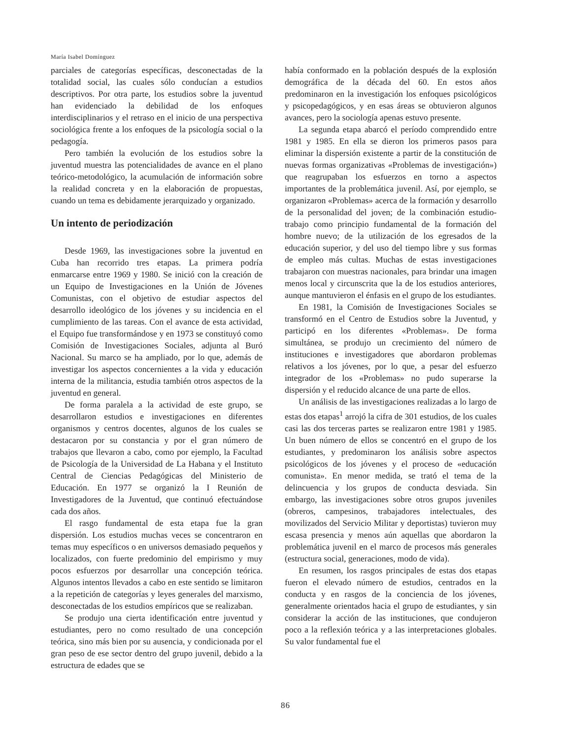María Isabel Domínguez
parciales de categorías específicas, desconectadas de la totalidad social, las cuales sólo conducían a estudios descriptivos. Por otra parte, los estudios sobre la juventud han evidenciado la debilidad de los enfoques interdisciplinarios y el retraso en el inicio de una perspectiva sociológica frente a los enfoques de la psicología social o la pedagogía.
Pero también la evolución de los estudios sobre la juventud muestra las potencialidades de avance en el plano teórico-metodológico, la acumulación de información sobre la realidad concreta y en la elaboración de propuestas, cuando un tema es debidamente jerarquizado y organizado.
Un intento de periodización
Desde 1969, las investigaciones sobre la juventud en Cuba han recorrido tres etapas. La primera podría enmarcarse entre 1969 y 1980. Se inició con la creación de un Equipo de Investigaciones en la Unión de Jóvenes Comunistas, con el objetivo de estudiar aspectos del desarrollo ideológico de los jóvenes y su incidencia en el cumplimiento de las tareas. Con el avance de esta actividad, el Equipo fue transformándose y en 1973 se constituyó como Comisión de Investigaciones Sociales, adjunta al Buró Nacional. Su marco se ha ampliado, por lo que, además de investigar los aspectos concernientes a la vida y educación interna de la militancia, estudia también otros aspectos de la juventud en general.
De forma paralela a la actividad de este grupo, se desarrollaron estudios e investigaciones en diferentes organismos y centros docentes, algunos de los cuales se destacaron por su constancia y por el gran número de trabajos que llevaron a cabo, como por ejemplo, la Facultad de Psicología de la Universidad de La Habana y el Instituto Central de Ciencias Pedagógicas del Ministerio de Educación. En 1977 se organizó la I Reunión de Investigadores de la Juventud, que continuó efectuándose cada dos años.
El rasgo fundamental de esta etapa fue la gran dispersión. Los estudios muchas veces se concentraron en temas muy específicos o en universos demasiado pequeños y localizados, con fuerte predominio del empirismo y muy pocos esfuerzos por desarrollar una concepción teórica. Algunos intentos llevados a cabo en este sentido se limitaron a la repetición de categorías y leyes generales del marxismo, desconectadas de los estudios empíricos que se realizaban.
Se produjo una cierta identificación entre juventud y estudiantes, pero no como resultado de una concepción teórica, sino más bien por su ausencia, y condicionada por el gran peso de ese sector dentro del grupo juvenil, debido a la estructura de edades que se
había conformado en la población después de la explosión demográfica de la década del 60. En estos años predominaron en la investigación los enfoques psicológicos y psicopedagógicos, y en esas áreas se obtuvieron algunos avances, pero la sociología apenas estuvo presente.
La segunda etapa abarcó el período comprendido entre 1981 y 1985. En ella se dieron los primeros pasos para eliminar la dispersión existente a partir de la constitución de nuevas formas organizativas «Problemas de investigación») que reagrupaban los esfuerzos en torno a aspectos importantes de la problemática juvenil. Así, por ejemplo, se organizaron «Problemas» acerca de la formación y desarrollo de la personalidad del joven; de la combinación estudio-trabajo como principio fundamental de la formación del hombre nuevo; de la utilización de los egresados de la educación superior, y del uso del tiempo libre y sus formas de empleo más cultas. Muchas de estas investigaciones trabajaron con muestras nacionales, para brindar una imagen menos local y circunscrita que la de los estudios anteriores, aunque mantuvieron el énfasis en el grupo de los estudiantes.
En 1981, la Comisión de Investigaciones Sociales se transformó en el Centro de Estudios sobre la Juventud, y participó en los diferentes «Problemas». De forma simultánea, se produjo un crecimiento del número de instituciones e investigadores que abordaron problemas relativos a los jóvenes, por lo que, a pesar del esfuerzo integrador de los «Problemas» no pudo superarse la dispersión y el reducido alcance de una parte de ellos.
Un análisis de las investigaciones realizadas a lo largo de estas dos etapas<sup>1</sup> arrojó la cifra de 301 estudios, de los cuales casi las dos terceras partes se realizaron entre 1981 y 1985. Un buen número de ellos se concentró en el grupo de los estudiantes, y predominaron los análisis sobre aspectos psicológicos de los jóvenes y el proceso de «educación comunista». En menor medida, se trató el tema de la delincuencia y los grupos de conducta desviada. Sin embargo, las investigaciones sobre otros grupos juveniles (obreros, campesinos, trabajadores intelectuales, des movilizados del Servicio Militar y deportistas) tuvieron muy escasa presencia y menos aún aquellas que abordaron la problemática juvenil en el marco de procesos más generales (estructura social, generaciones, modo de vida).
En resumen, los rasgos principales de estas dos etapas fueron el elevado número de estudios, centrados en la conducta y en rasgos de la conciencia de los jóvenes, generalmente orientados hacia el grupo de estudiantes, y sin considerar la acción de las instituciones, que condujeron poco a la reflexión teórica y a las interpretaciones globales. Su valor fundamental fue el
86